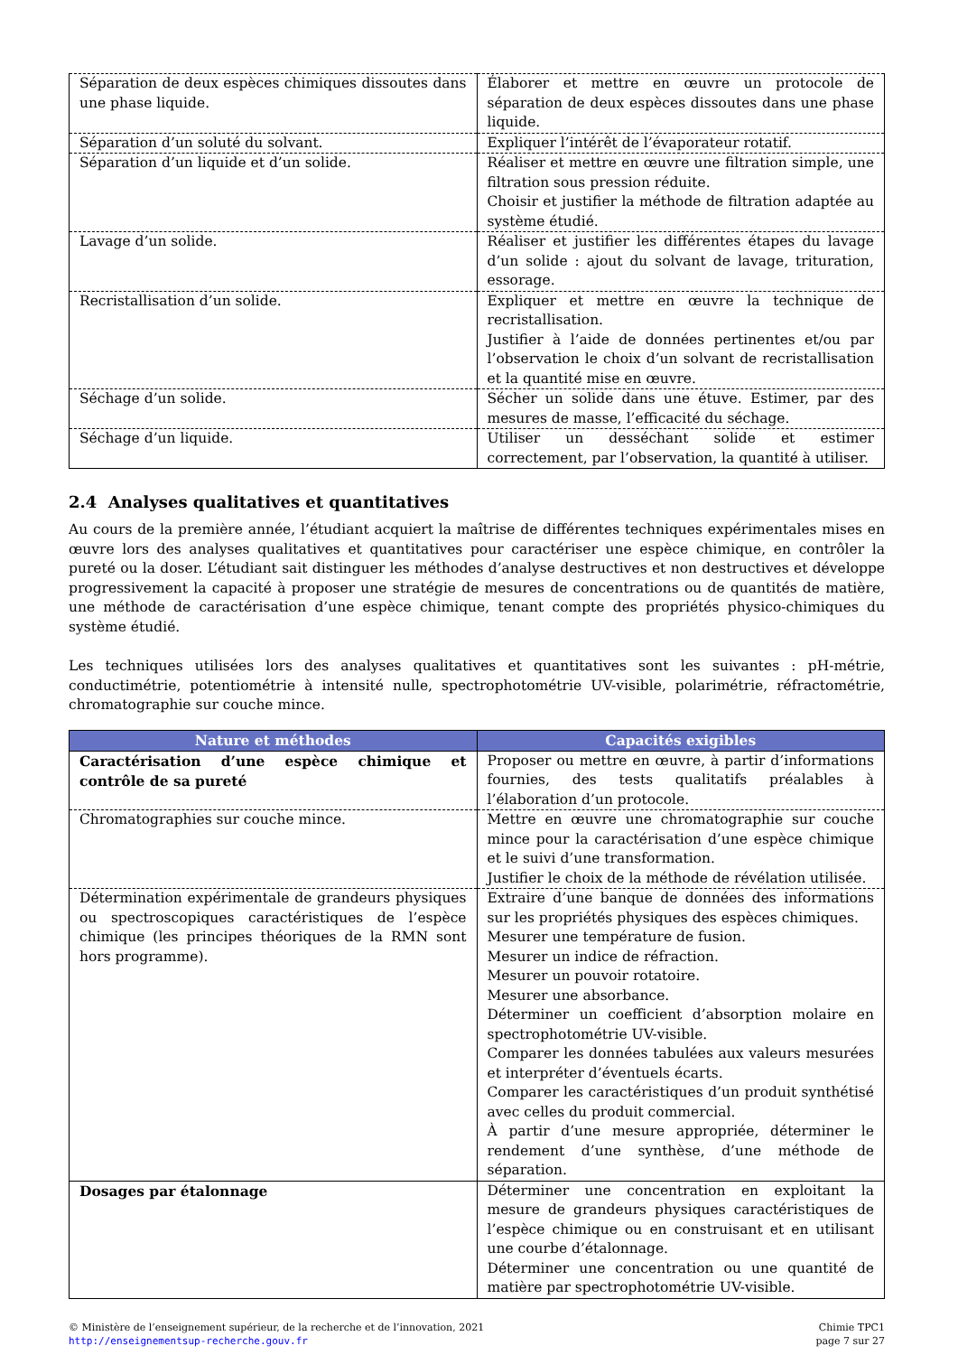| Séparation de deux espèces chimiques dissoutes dans une phase liquide. | Élaborer et mettre en œuvre un protocole de séparation de deux espèces dissoutes dans une phase liquide. |
| Séparation d’un soluté du solvant. | Expliquer l’intérêt de l’évaporateur rotatif. |
| Séparation d’un liquide et d’un solide. | Réaliser et mettre en œuvre une filtration simple, une filtration sous pression réduite. Choisir et justifier la méthode de filtration adaptée au système étudié. |
| Lavage d’un solide. | Réaliser et justifier les différentes étapes du lavage d’un solide : ajout du solvant de lavage, trituration, essorage. |
| Recristallisation d’un solide. | Expliquer et mettre en œuvre la technique de recristallisation. Justifier à l’aide de données pertinentes et/ou par l’observation le choix d’un solvant de recristallisation et la quantité mise en œuvre. |
| Séchage d’un solide. | Sécher un solide dans une étuve. Estimer, par des mesures de masse, l’efficacité du séchage. |
| Séchage d’un liquide. | Utiliser un desséchant solide et estimer correctement, par l’observation, la quantité à utiliser. |
2.4 Analyses qualitatives et quantitatives
Au cours de la première année, l’étudiant acquiert la maîtrise de différentes techniques expérimentales mises en œuvre lors des analyses qualitatives et quantitatives pour caractériser une espèce chimique, en contrôler la pureté ou la doser. L’étudiant sait distinguer les méthodes d’analyse destructives et non destructives et développe progressivement la capacité à proposer une stratégie de mesures de concentrations ou de quantités de matière, une méthode de caractérisation d’une espèce chimique, tenant compte des propriétés physico-chimiques du système étudié.
Les techniques utilisées lors des analyses qualitatives et quantitatives sont les suivantes : pH-métrie, conductimétrie, potentiométrie à intensité nulle, spectrophotométrie UV-visible, polarimétrie, réfractométrie, chromatographie sur couche mince.
| Nature et méthodes | Capacités exigibles |
| --- | --- |
| Caractérisation d’une espèce chimique et contrôle de sa pureté | Proposer ou mettre en œuvre, à partir d’informations fournies, des tests qualitatifs préalables à l’élaboration d’un protocole. |
| Chromatographies sur couche mince. | Mettre en œuvre une chromatographie sur couche mince pour la caractérisation d’une espèce chimique et le suivi d’une transformation. Justifier le choix de la méthode de révélation utilisée. |
| Détermination expérimentale de grandeurs physiques ou spectroscopiques caractéristiques de l’espèce chimique (les principes théoriques de la RMN sont hors programme). | Extraire d’une banque de données des informations sur les propriétés physiques des espèces chimiques. Mesurer une température de fusion. Mesurer un indice de réfraction. Mesurer un pouvoir rotatoire. Mesurer une absorbance. Déterminer un coefficient d’absorption molaire en spectrophotométrie UV-visible. Comparer les données tabulées aux valeurs mesurées et interpréter d’éventuels écarts. Comparer les caractéristiques d’un produit synthétisé avec celles du produit commercial. À partir d’une mesure appropriée, déterminer le rendement d’une synthèse, d’une méthode de séparation. |
| Dosages par étalonnage | Déterminer une concentration en exploitant la mesure de grandeurs physiques caractéristiques de l’espèce chimique ou en construisant et en utilisant une courbe d’étalonnage. Déterminer une concentration ou une quantité de matière par spectrophotométrie UV-visible. |
© Ministère de l’enseignement supérieur, de la recherche et de l’innovation, 2021
http://enseignementsup-recherche.gouv.fr
Chimie TPC1
page 7 sur 27